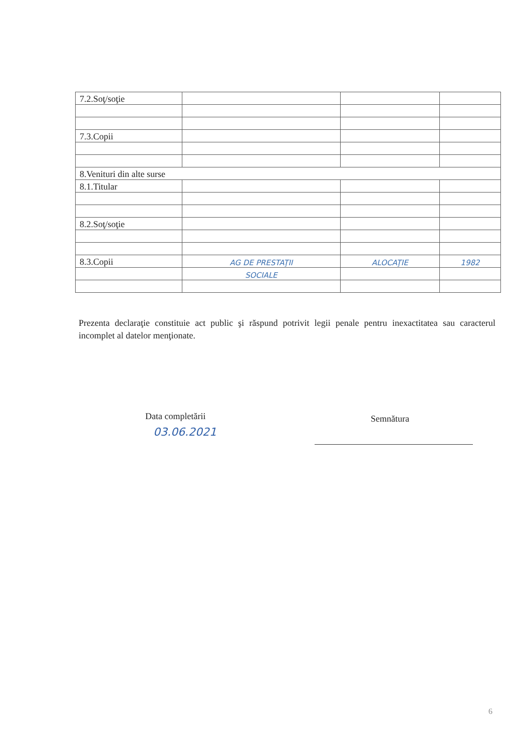| 7.2.Soţ/soţie | | | |
| 7.3.Copii | | | |
| 8.Venituri din alte surse | | | |
| 8.1.Titular | | | |
| 8.2.Soţ/soţie | | | |
| 8.3.Copii | AG DE PRESTAŢII | ALOCAŢIE | 1982 |
| | SOCIALE | | |
Prezenta declaraţie constituie act public şi răspund potrivit legii penale pentru inexactitatea sau caracterul incomplet al datelor menţionate.
Data completării
03.06.2021
Semnătura
6